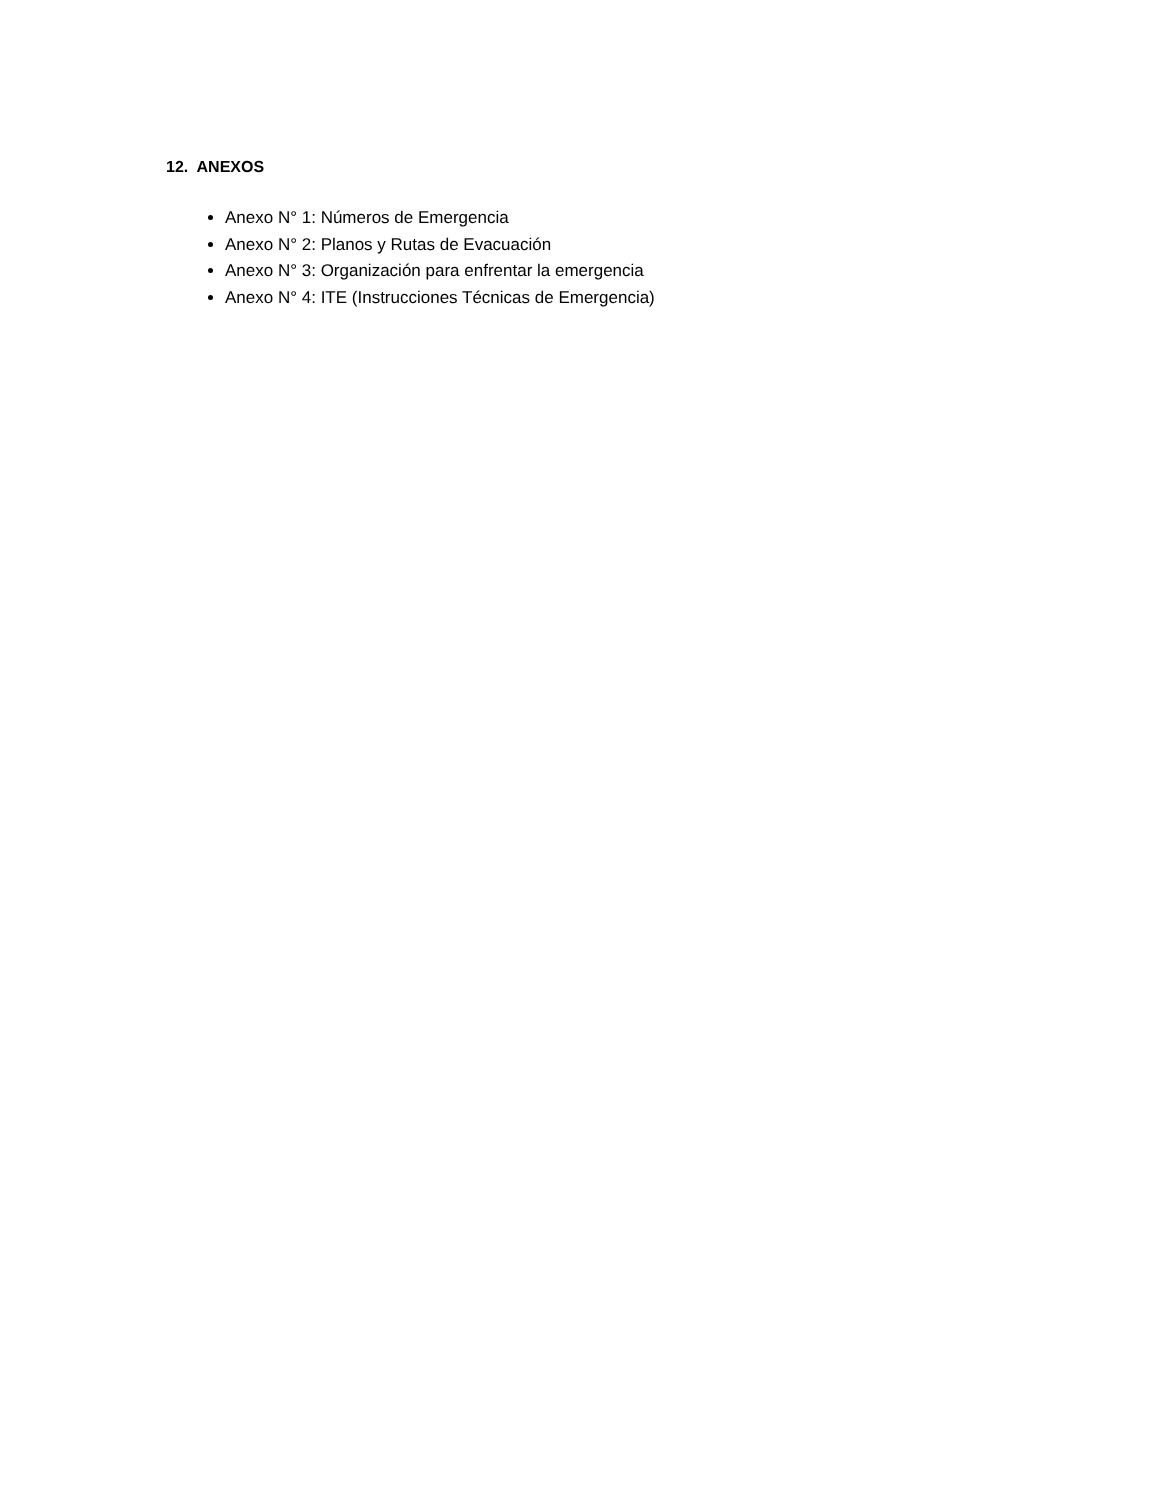12. ANEXOS
Anexo N° 1: Números de Emergencia
Anexo N° 2: Planos y Rutas de Evacuación
Anexo N° 3: Organización para enfrentar la emergencia
Anexo N° 4: ITE (Instrucciones Técnicas de Emergencia)